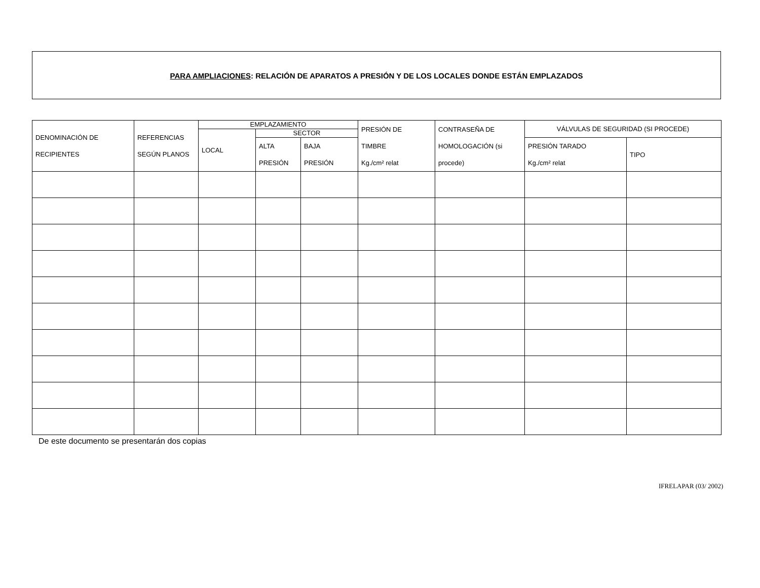PARA AMPLIACIONES: RELACIÓN DE APARATOS A PRESIÓN Y DE LOS LOCALES DONDE ESTÁN EMPLAZADOS
| DENOMINACIÓN DE RECIPIENTES | REFERENCIAS SEGÚN PLANOS | EMPLAZAMIENTO | | | PRESIÓN DE TIMBRE Kg./cm² relat | CONTRASEÑA DE HOMOLOGACIÓN (si procede) | VÁLVULAS DE SEGURIDAD (SI PROCEDE) | |
| --- | --- | --- | --- | --- | --- | --- | --- | --- |
| | | LOCAL | SECTOR | | | | | |
| | | | ALTA PRESIÓN | BAJA PRESIÓN | | | PRESIÓN TARADO Kg./cm² relat | TIPO |
De este documento se presentarán dos copias
IFRELAPAR (03/ 2002)